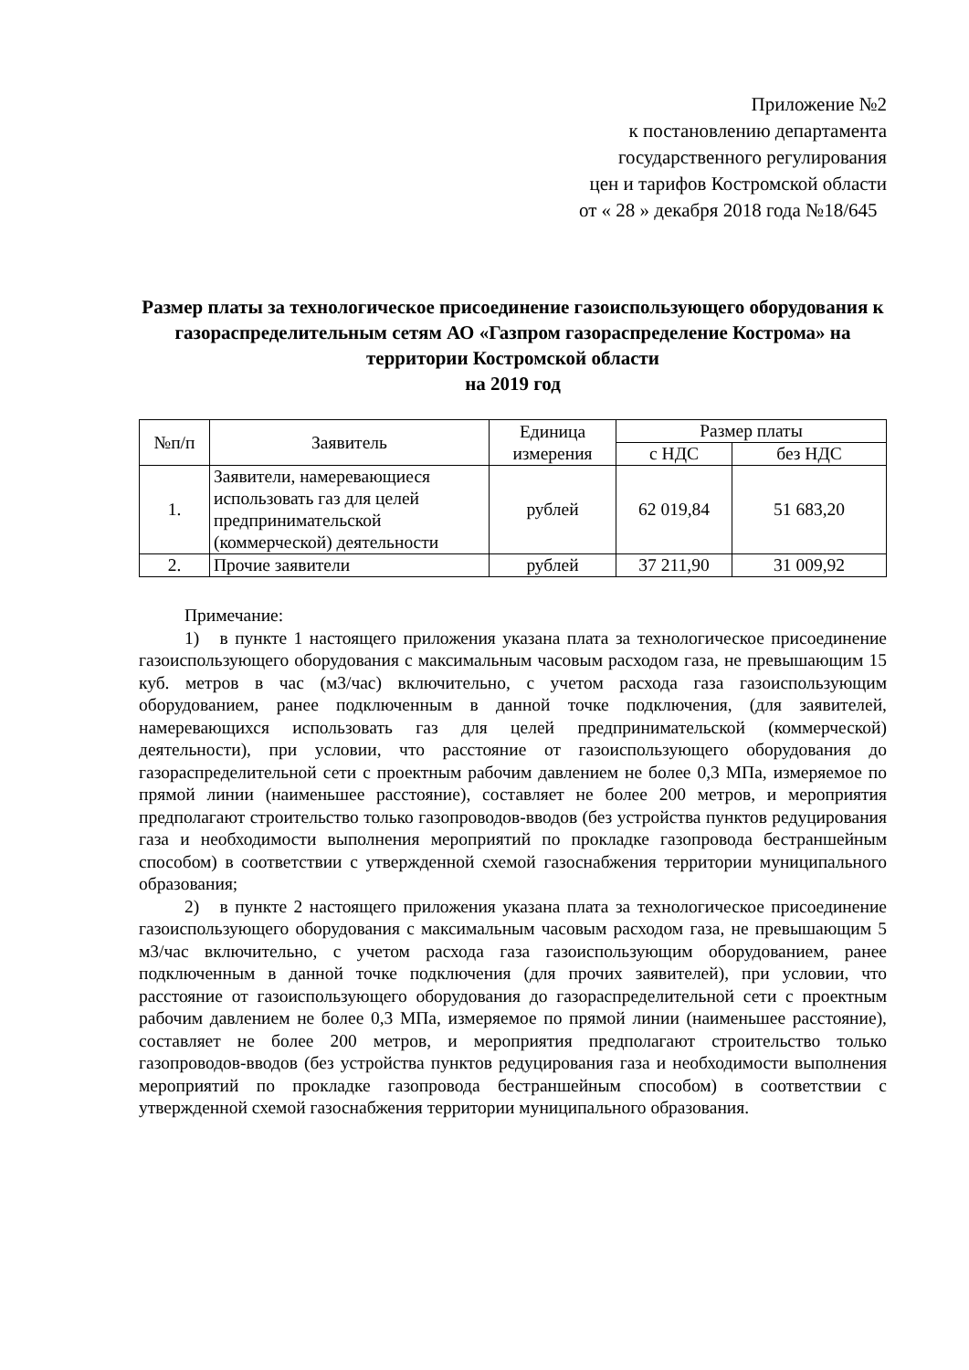Приложение №2
к постановлению департамента
государственного регулирования
цен и тарифов Костромской области
от « 28 » декабря 2018 года №18/645
Размер платы за технологическое присоединение газоиспользующего оборудования к газораспределительным сетям АО «Газпром газораспределение Кострома» на территории Костромской области
на 2019 год
| №п/п | Заявитель | Единица измерения | Размер платы | |
| --- | --- | --- | --- | --- |
| | | | с НДС | без НДС |
| 1. | Заявители, намеревающиеся использовать газ для целей предпринимательской (коммерческой) деятельности | рублей | 62 019,84 | 51 683,20 |
| 2. | Прочие заявители | рублей | 37 211,90 | 31 009,92 |
Примечание:
1) в пункте 1 настоящего приложения указана плата за технологическое присоединение газоиспользующего оборудования с максимальным часовым расходом газа, не превышающим 15 куб. метров в час (м3/час) включительно, с учетом расхода газа газоиспользующим оборудованием, ранее подключенным в данной точке подключения, (для заявителей, намеревающихся использовать газ для целей предпринимательской (коммерческой) деятельности), при условии, что расстояние от газоиспользующего оборудования до газораспределительной сети с проектным рабочим давлением не более 0,3 МПа, измеряемое по прямой линии (наименьшее расстояние), составляет не более 200 метров, и мероприятия предполагают строительство только газопроводов-вводов (без устройства пунктов редуцирования газа и необходимости выполнения мероприятий по прокладке газопровода бестраншейным способом) в соответствии с утвержденной схемой газоснабжения территории муниципального образования;
2) в пункте 2 настоящего приложения указана плата за технологическое присоединение газоиспользующего оборудования с максимальным часовым расходом газа, не превышающим 5 м3/час включительно, с учетом расхода газа газоиспользующим оборудованием, ранее подключенным в данной точке подключения (для прочих заявителей), при условии, что расстояние от газоиспользующего оборудования до газораспределительной сети с проектным рабочим давлением не более 0,3 МПа, измеряемое по прямой линии (наименьшее расстояние), составляет не более 200 метров, и мероприятия предполагают строительство только газопроводов-вводов (без устройства пунктов редуцирования газа и необходимости выполнения мероприятий по прокладке газопровода бестраншейным способом) в соответствии с утвержденной схемой газоснабжения территории муниципального образования.